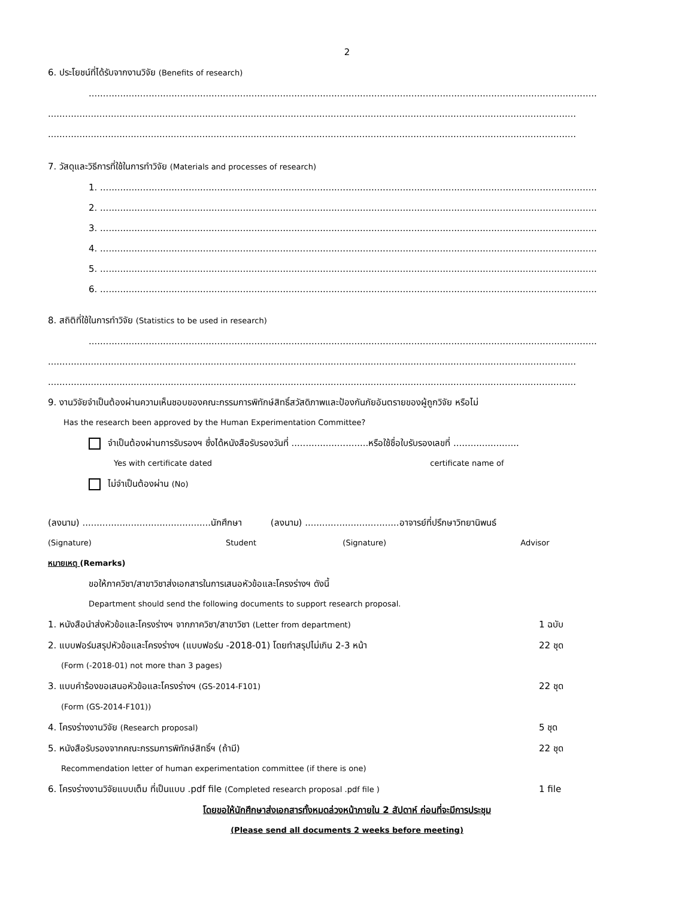2
6. ประโยชน์ที่ได้รับจากงานวิจัย (Benefits of research)
..................................................................................................................................................................................
.........................................................................................................................................................................................
.........................................................................................................................................................................................
7. วัสดุและวิธีการที่ใช้ในการทำวิจัย (Materials and processes of research)
1. ..............................................................................................................................................................................
2. ..............................................................................................................................................................................
3. ..............................................................................................................................................................................
4. ..............................................................................................................................................................................
5. ..............................................................................................................................................................................
6. ..............................................................................................................................................................................
8. สถิติที่ใช้ในการทำวิจัย (Statistics to be used in research)
..................................................................................................................................................................................
.........................................................................................................................................................................................
.........................................................................................................................................................................................
9. งานวิจัยจำเป็นต้องผ่านความเห็นชอบของคณะกรรมการพิทักษ์สิทธิ์สวัสดิภาพและป้องกันภัยอันตรายของผู้ถูกวิจัย หรือไม่
Has the research been approved by the Human Experimentation Committee?
จำเป็นต้องผ่านการรับรองฯ ซึ่งได้หนังสือรับรองวันที่ ...........................หรือใช้ชื่อใบรับรองเลขที่ .......................
Yes with certificate dated certificate name of
ไม่จำเป็นต้องผ่าน (No)
(ลงนาม) .............................................นักศึกษา (ลงนาม) .................................อาจารย์ที่ปรึกษาวิทยานิพนธ์
(Signature) Student (Signature) Advisor
หมายเหตุ (Remarks)
ขอให้ภาควิชา/สาขาวิชาส่งเอกสารในการเสนอหัวข้อและโครงร่างฯ ดังนี้
Department should send the following documents to support research proposal.
1. หนังสือนำส่งหัวข้อและโครงร่างฯ จากภาควิชา/สาขาวิชา (Letter from department) 1 ฉบับ
2. แบบฟอร์มสรุปหัวข้อและโครงร่างฯ (แบบฟอร์ม -2018-01) โดยทำสรุปไม่เกิน 2-3 หน้า 22 ชุด
(Form (-2018-01) not more than 3 pages)
3. แบบคำร้องขอเสนอหัวข้อและโครงร่างฯ (GS-2014-F101) 22 ชุด
(Form (GS-2014-F101))
4. โครงร่างงานวิจัย (Research proposal) 5 ชุด
5. หนังสือรับรองจากคณะกรรมการพิทักษ์สิทธิ์ฯ (ถ้ามี) 22 ชุด
Recommendation letter of human experimentation committee (if there is one)
6. โครงร่างงานวิจัยแบบเต็ม ที่เป็นแบบ .pdf file (Completed research proposal .pdf file ) 1 file
โดยขอให้นักศึกษาส่งเอกสารทั้งหมดล่วงหน้าภายใน 2 สัปดาห์ ก่อนที่จะมีการประชุม
(Please send all documents 2 weeks before meeting)